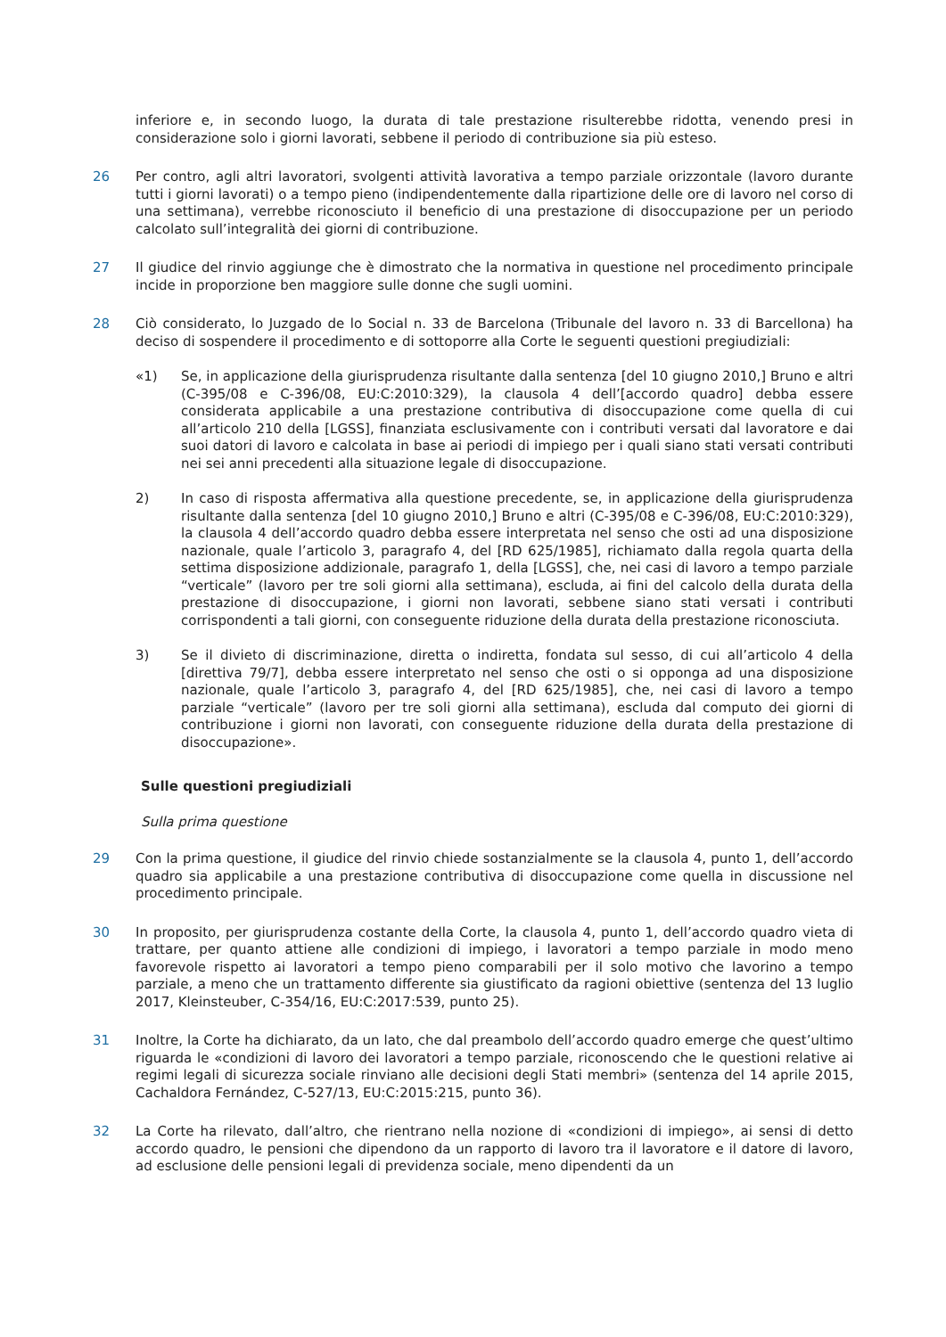inferiore e, in secondo luogo, la durata di tale prestazione risulterebbe ridotta, venendo presi in considerazione solo i giorni lavorati, sebbene il periodo di contribuzione sia più esteso.
26 Per contro, agli altri lavoratori, svolgenti attività lavorativa a tempo parziale orizzontale (lavoro durante tutti i giorni lavorati) o a tempo pieno (indipendentemente dalla ripartizione delle ore di lavoro nel corso di una settimana), verrebbe riconosciuto il beneficio di una prestazione di disoccupazione per un periodo calcolato sull’integralità dei giorni di contribuzione.
27 Il giudice del rinvio aggiunge che è dimostrato che la normativa in questione nel procedimento principale incide in proporzione ben maggiore sulle donne che sugli uomini.
28 Ciò considerato, lo Juzgado de lo Social n. 33 de Barcelona (Tribunale del lavoro n. 33 di Barcellona) ha deciso di sospendere il procedimento e di sottoporre alla Corte le seguenti questioni pregiudiziali:
«1) Se, in applicazione della giurisprudenza risultante dalla sentenza [del 10 giugno 2010,] Bruno e altri (C-395/08 e C-396/08, EU:C:2010:329), la clausola 4 dell’[accordo quadro] debba essere considerata applicabile a una prestazione contributiva di disoccupazione come quella di cui all’articolo 210 della [LGSS], finanziata esclusivamente con i contributi versati dal lavoratore e dai suoi datori di lavoro e calcolata in base ai periodi di impiego per i quali siano stati versati contributi nei sei anni precedenti alla situazione legale di disoccupazione.
2) In caso di risposta affermativa alla questione precedente, se, in applicazione della giurisprudenza risultante dalla sentenza [del 10 giugno 2010,] Bruno e altri (C-395/08 e C-396/08, EU:C:2010:329), la clausola 4 dell’accordo quadro debba essere interpretata nel senso che osti ad una disposizione nazionale, quale l’articolo 3, paragrafo 4, del [RD 625/1985], richiamato dalla regola quarta della settima disposizione addizionale, paragrafo 1, della [LGSS], che, nei casi di lavoro a tempo parziale “verticale” (lavoro per tre soli giorni alla settimana), escluda, ai fini del calcolo della durata della prestazione di disoccupazione, i giorni non lavorati, sebbene siano stati versati i contributi corrispondenti a tali giorni, con conseguente riduzione della durata della prestazione riconosciuta.
3) Se il divieto di discriminazione, diretta o indiretta, fondata sul sesso, di cui all’articolo 4 della [direttiva 79/7], debba essere interpretato nel senso che osti o si opponga ad una disposizione nazionale, quale l’articolo 3, paragrafo 4, del [RD 625/1985], che, nei casi di lavoro a tempo parziale “verticale” (lavoro per tre soli giorni alla settimana), escluda dal computo dei giorni di contribuzione i giorni non lavorati, con conseguente riduzione della durata della prestazione di disoccupazione».
Sulle questioni pregiudiziali
Sulla prima questione
29 Con la prima questione, il giudice del rinvio chiede sostanzialmente se la clausola 4, punto 1, dell’accordo quadro sia applicabile a una prestazione contributiva di disoccupazione come quella in discussione nel procedimento principale.
30 In proposito, per giurisprudenza costante della Corte, la clausola 4, punto 1, dell’accordo quadro vieta di trattare, per quanto attiene alle condizioni di impiego, i lavoratori a tempo parziale in modo meno favorevole rispetto ai lavoratori a tempo pieno comparabili per il solo motivo che lavorino a tempo parziale, a meno che un trattamento differente sia giustificato da ragioni obiettive (sentenza del 13 luglio 2017, Kleinsteuber, C-354/16, EU:C:2017:539, punto 25).
31 Inoltre, la Corte ha dichiarato, da un lato, che dal preambolo dell’accordo quadro emerge che quest’ultimo riguarda le «condizioni di lavoro dei lavoratori a tempo parziale, riconoscendo che le questioni relative ai regimi legali di sicurezza sociale rinviano alle decisioni degli Stati membri» (sentenza del 14 aprile 2015, Cachaldora Fernández, C-527/13, EU:C:2015:215, punto 36).
32 La Corte ha rilevato, dall’altro, che rientrano nella nozione di «condizioni di impiego», ai sensi di detto accordo quadro, le pensioni che dipendono da un rapporto di lavoro tra il lavoratore e il datore di lavoro, ad esclusione delle pensioni legali di previdenza sociale, meno dipendenti da un